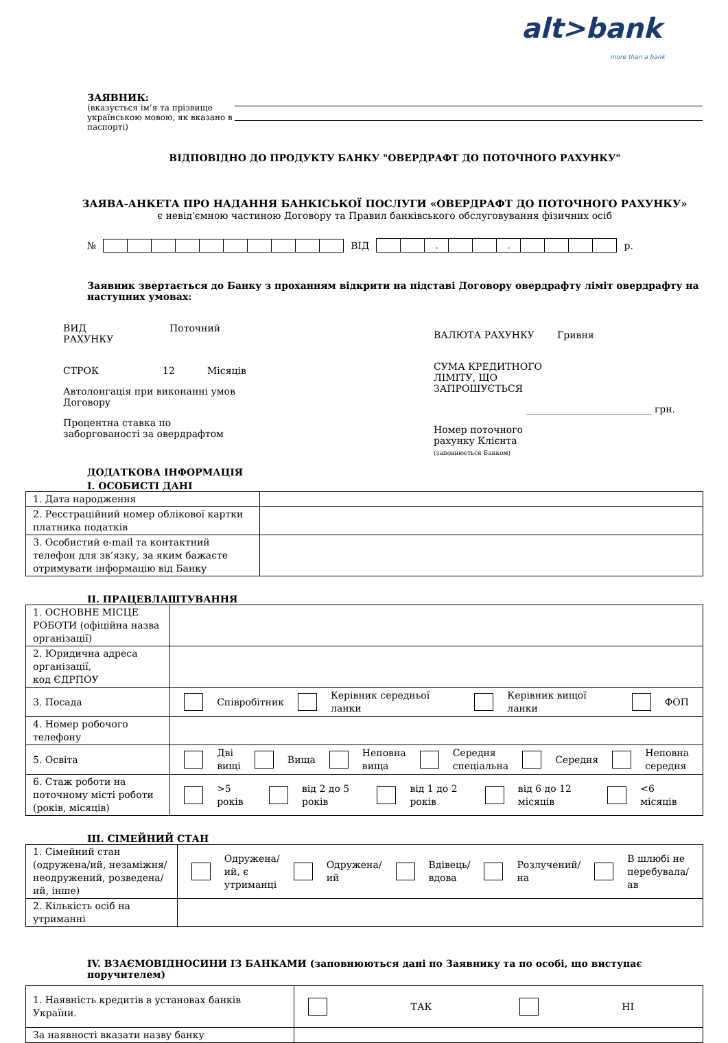alt>bank
more than a bank
ЗАЯВНИК:
(вказується ім’я та прізвище українською мовою, як вказано в паспорті)
ВІДПОВІДНО ДО ПРОДУКТУ БАНКУ "ОВЕРДРАФТ ДО ПОТОЧНОГО РАХУНКУ"
ЗАЯВА-АНКЕТА ПРО НАДАННЯ БАНКІСЬКОЇ ПОСЛУГИ «ОВЕРДРАФТ ДО ПОТОЧНОГО РАХУНКУ»
є невід'ємною частиною Договору та Правил банківського обслуговування фізичних осіб
№ ВІД
| | | . | | | . | | | | |
р.
Заявник звертається до Банку з проханням відкрити на підставі Договору овердрафту ліміт овердрафту на наступних умовах:
ВИД
РАХУНКУ Поточний
СТРОК 12 Місяців
Автолонгація при виконанні умов
Договору
Процентна ставка по
заборгованості за овердрафтом
ВАЛЮТА РАХУНКУ Гривня
СУМА КРЕДИТНОГО
ЛІМІТУ, ЩО
ЗАПРОШУЄТЬСЯ
__________________________ грн.
Номер поточного
рахунку Клієнта
(заповнюється Банком)
ДОДАТКОВА ІНФОРМАЦІЯ
I. ОСОБИСТІ ДАНІ
| 1. Дата народження | |
| 2. Реєстраційний номер облікової картки платника податків | |
| 3. Особистий e-mail та контактний телефон для зв’язку, за яким бажаєте отримувати інформацію від Банку | |
II. ПРАЦЕВЛАШТУВАННЯ
| 1. ОСНОВНЕ МІСЦЕ РОБОТИ (офіційна назва організації) | |
| 2. Юридична адреса організації, код ЄДРПОУ | |
| 3. Посада | / / Співробітник / / Керівник середньої ланки / / Керівник вищої ланки / / ФОП / |
| 4. Номер робочого телефону | |
| 5. Освіта | / / Дві вищі / / Вища / / Неповна вища / / Середня спеціальна / / Середня / / Неповна середня / |
| 6. Стаж роботи на поточному місті роботи (років, місяців) | / / >5 років / / від 2 до 5 років / / від 1 до 2 років / / від 6 до 12 місяців / / <6 місяців / |
III. СІМЕЙНИЙ СТАН
| 1. Сімейний стан (одружена/ий, незаміжня/неодружений, розведена/ий, інше) | / / Одружена/ий, є утриманці / / Одружена/ий / / Вдівець/ вдова / / Розлучений/на / / В шлюбі не перебувала/ав / |
| 2. Кількість осіб на утриманні | |
IV. ВЗАЄМОВІДНОСИНИ ІЗ БАНКАМИ (заповнюються дані по Заявнику та по особі, що виступає поручителем)
| 1. Наявність кредитів в установах банків України. | / / ТАК / / НІ / |
| За наявності вказати назву банку | |